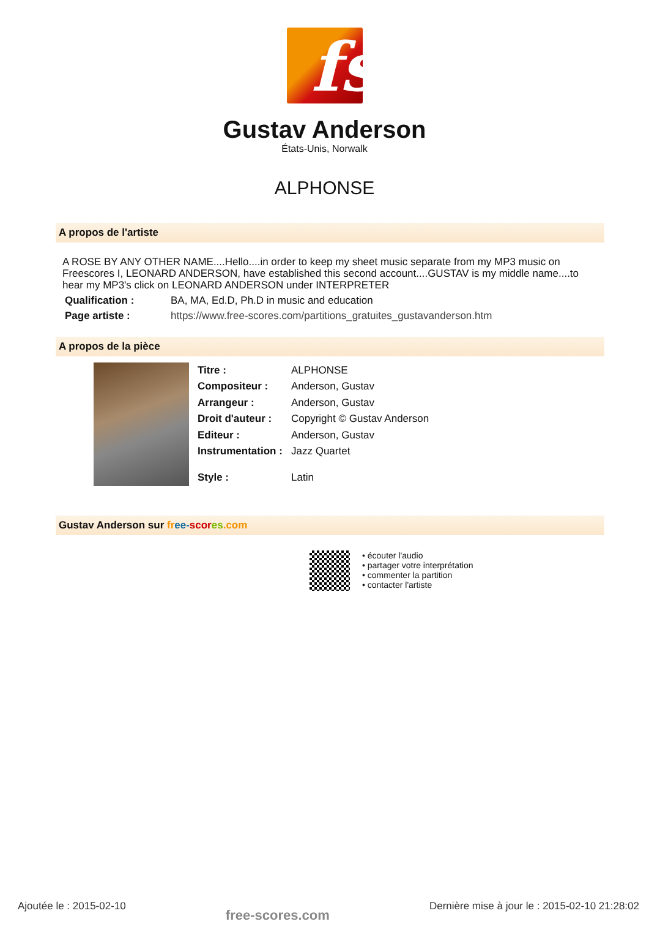fs
Gustav Anderson
États-Unis, Norwalk
ALPHONSE
A propos de l'artiste
A ROSE BY ANY OTHER NAME....Hello....in order to keep my sheet music separate from my MP3 music on Freescores I, LEONARD ANDERSON, have established this second account....GUSTAV is my middle name....to hear my MP3's click on LEONARD ANDERSON under INTERPRETER
| Qualification : | BA, MA, Ed.D, Ph.D in music and education |
| Page artiste : | https://www.free-scores.com/partitions_gratuites_gustavanderson.htm |
A propos de la pièce
| Titre : | ALPHONSE |
| Compositeur : | Anderson, Gustav |
| Arrangeur : | Anderson, Gustav |
| Droit d'auteur : | Copyright © Gustav Anderson |
| Editeur : | Anderson, Gustav |
| Instrumentation : | Jazz Quartet |
| Style : | Latin |
Gustav Anderson sur fr ee-scor es.com
• écouter l'audio
• partager votre interprétation
• commenter la partition
• contacter l'artiste
Ajoutée le : 2015-02-10
free-scores.com
Dernière mise à jour le : 2015-02-10 21:28:02